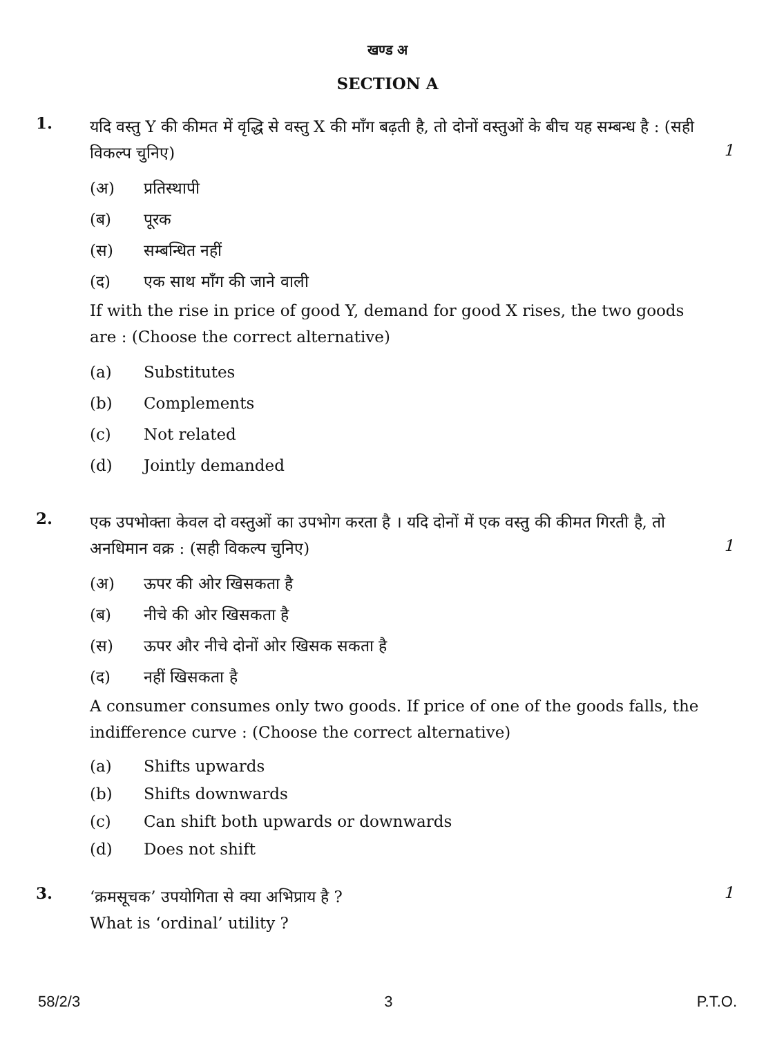खण्ड अ
SECTION A
1.
यदि वस्तु Y की कीमत में वृद्धि से वस्तु X की माँग बढ़ती है, तो दोनों वस्तुओं के बीच यह सम्बन्ध है : (सही विकल्प चुनिए)
(अ) प्रतिस्थापी
(ब) पूरक
(स) सम्बन्धित नहीं
(द) एक साथ माँग की जाने वाली
If with the rise in price of good Y, demand for good X rises, the two goods are : (Choose the correct alternative)
(a) Substitutes
(b) Complements
(c) Not related
(d) Jointly demanded
1
2.
एक उपभोक्ता केवल दो वस्तुओं का उपभोग करता है । यदि दोनों में एक वस्तु की कीमत गिरती है, तो अनधिमान वक्र : (सही विकल्प चुनिए)
(अ) ऊपर की ओर खिसकता है
(ब) नीचे की ओर खिसकता है
(स) ऊपर और नीचे दोनों ओर खिसक सकता है
(द) नहीं खिसकता है
A consumer consumes only two goods. If price of one of the goods falls, the indifference curve : (Choose the correct alternative)
(a) Shifts upwards
(b) Shifts downwards
(c) Can shift both upwards or downwards
(d) Does not shift
1
3.
‘क्रमसूचक’ उपयोगिता से क्या अभिप्राय है ?
What is ‘ordinal’ utility ?
1
58/2/3 3 P.T.O.